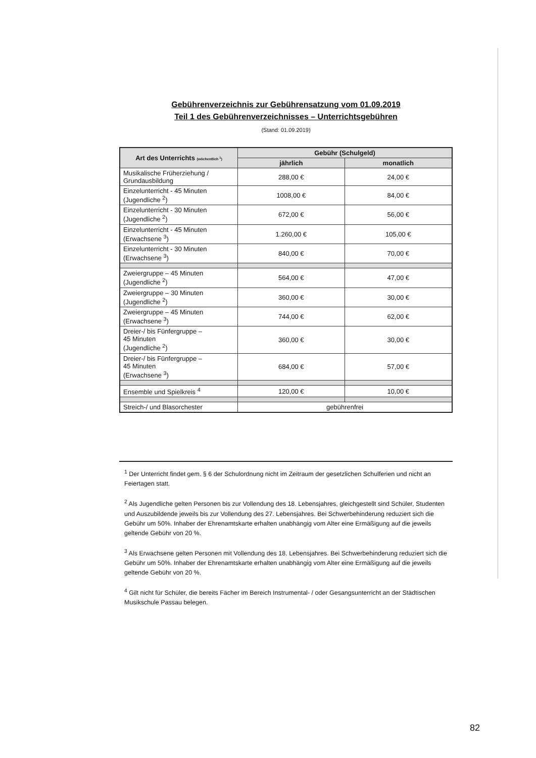Gebührenverzeichnis zur Gebührensatzung vom 01.09.2019
Teil 1 des Gebührenverzeichnisses – Unterrichtsgebühren
(Stand: 01.09.2019)
| Art des Unterrichts (wöchentlich <sup>1</sup>) | Gebühr (Schulgeld) | |
| --- | --- | --- |
| | jährlich | monatlich |
| Musikalische Früherziehung / Grundausbildung | 288,00 € | 24,00 € |
| Einzelunterricht - 45 Minuten (Jugendliche <sup>2</sup>) | 1008,00 € | 84,00 € |
| Einzelunterricht - 30 Minuten (Jugendliche <sup>2</sup>) | 672,00 € | 56,00 € |
| Einzelunterricht - 45 Minuten (Erwachsene <sup>3</sup>) | 1.260,00 € | 105,00 € |
| Einzelunterricht - 30 Minuten (Erwachsene <sup>3</sup>) | 840,00 € | 70,00 € |
| Zweiergruppe – 45 Minuten (Jugendliche <sup>2</sup>) | 564,00 € | 47,00 € |
| Zweiergruppe – 30 Minuten (Jugendliche <sup>2</sup>) | 360,00 € | 30,00 € |
| Zweiergruppe – 45 Minuten (Erwachsene <sup>3</sup>) | 744,00 € | 62,00 € |
| Dreier-/ bis Fünfergruppe – 45 Minuten (Jugendliche <sup>2</sup>) | 360,00 € | 30,00 € |
| Dreier-/ bis Fünfergruppe – 45 Minuten (Erwachsene <sup>3</sup>) | 684,00 € | 57,00 € |
| Ensemble und Spielkreis <sup>4</sup> | 120,00 € | 10,00 € |
| Streich-/ und Blasorchester | gebührenfrei | |
<sup>1</sup> Der Unterricht findet gem. § 6 der Schulordnung nicht im Zeitraum der gesetzlichen Schulferien und nicht an Feiertagen statt.
<sup>2</sup> Als Jugendliche gelten Personen bis zur Vollendung des 18. Lebensjahres, gleichgestellt sind Schüler, Studenten und Auszubildende jeweils bis zur Vollendung des 27. Lebensjahres. Bei Schwerbehinderung reduziert sich die Gebühr um 50%. Inhaber der Ehrenamtskarte erhalten unabhängig vom Alter eine Ermäßigung auf die jeweils geltende Gebühr von 20 %.
<sup>3</sup> Als Erwachsene gelten Personen mit Vollendung des 18. Lebensjahres. Bei Schwerbehinderung reduziert sich die Gebühr um 50%. Inhaber der Ehrenamtskarte erhalten unabhängig vom Alter eine Ermäßigung auf die jeweils geltende Gebühr von 20 %.
<sup>4</sup> Gilt nicht für Schüler, die bereits Fächer im Bereich Instrumental- / oder Gesangsunterricht an der Städtischen Musikschule Passau belegen.
82